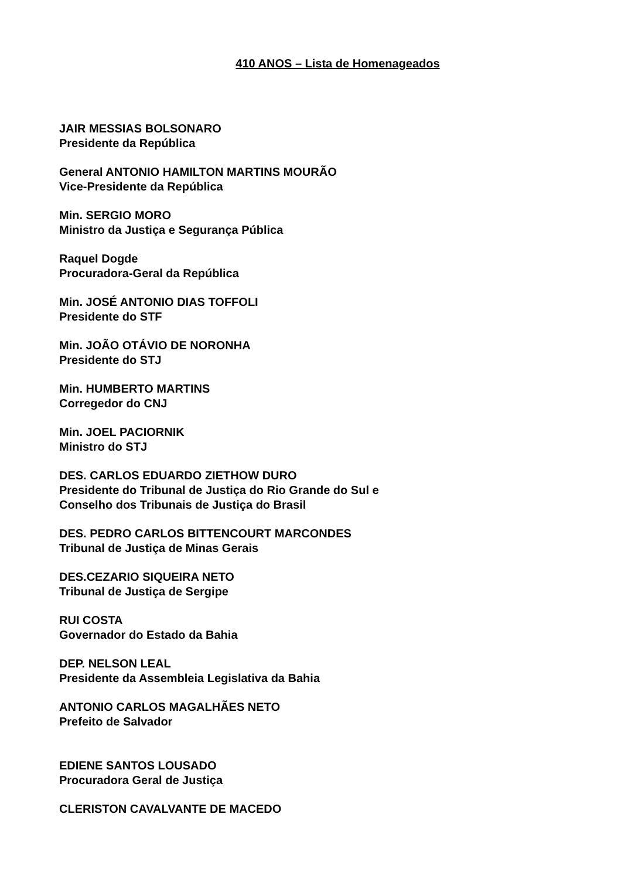410 ANOS – Lista de Homenageados
JAIR MESSIAS BOLSONARO
Presidente da República
General ANTONIO HAMILTON MARTINS MOURÃO
Vice-Presidente da República
Min. SERGIO MORO
Ministro da Justiça e Segurança Pública
Raquel Dogde
Procuradora-Geral da República
Min. JOSÉ ANTONIO DIAS TOFFOLI
Presidente do STF
Min. JOÃO OTÁVIO DE NORONHA
Presidente do STJ
Min. HUMBERTO MARTINS
Corregedor do CNJ
Min. JOEL PACIORNIK
Ministro do STJ
DES. CARLOS EDUARDO ZIETHOW DURO
Presidente do Tribunal de Justiça do Rio Grande do Sul e
Conselho dos Tribunais de Justiça do Brasil
DES. PEDRO CARLOS BITTENCOURT MARCONDES
Tribunal de Justiça de Minas Gerais
DES.CEZARIO SIQUEIRA NETO
Tribunal de Justiça de Sergipe
RUI COSTA
Governador do Estado da Bahia
DEP. NELSON LEAL
Presidente da Assembleia Legislativa da Bahia
ANTONIO CARLOS MAGALHÃES NETO
Prefeito de Salvador
EDIENE SANTOS LOUSADO
Procuradora Geral de Justiça
CLERISTON CAVALVANTE DE MACEDO